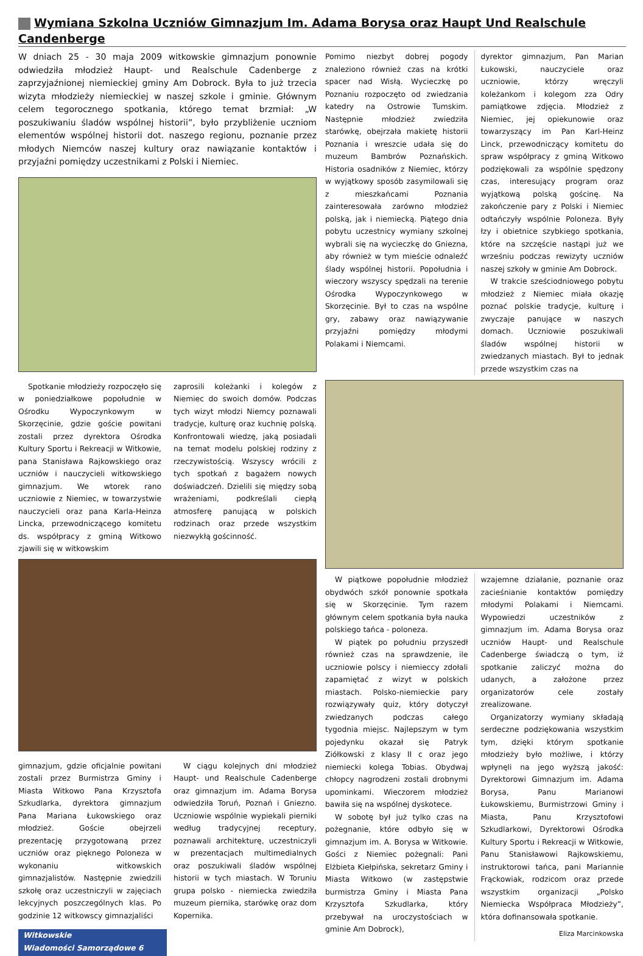Wymiana Szkolna Uczniów Gimnazjum Im. Adama Borysa oraz Haupt Und Realschule Candenberge
W dniach 25 - 30 maja 2009 witkowskie gimnazjum ponownie odwiedziła młodzież Haupt- und Realschule Cadenberge z zaprzyjaźnionej niemieckiej gminy Am Dobrock. Była to już trzecia wizyta młodzieży niemieckiej w naszej szkole i gminie. Głównym celem tegorocznego spotkania, którego temat brzmiał: „W poszukiwaniu śladów wspólnej historii”, było przybliżenie uczniom elementów wspólnej historii dot. naszego regionu, poznanie przez młodych Niemców naszej kultury oraz nawiązanie kontaktów i przyjaźni pomiędzy uczestnikami z Polski i Niemiec.
Spotkanie młodzieży rozpoczęło się w poniedziałkowe popołudnie w Ośrodku Wypoczynkowym w Skorzęcinie, gdzie goście powitani zostali przez dyrektora Ośrodka Kultury Sportu i Rekreacji w Witkowie, pana Stanisława Rajkowskiego oraz uczniów i nauczycieli witkowskiego gimnazjum. We wtorek rano uczniowie z Niemiec, w towarzystwie nauczycieli oraz pana Karla-Heinza Lincka, przewodniczącego komitetu ds. współpracy z gminą Witkowo zjawili się w witkowskim
zaprosili koleżanki i kolegów z Niemiec do swoich domów. Podczas tych wizyt młodzi Niemcy poznawali tradycje, kulturę oraz kuchnię polską. Konfrontowali wiedzę, jaką posiadali na temat modelu polskiej rodziny z rzeczywistością. Wszyscy wrócili z tych spotkań z bagażem nowych doświadczeń. Dzielili się między sobą wrażeniami, podkreślali ciepłą atmosferę panującą w polskich rodzinach oraz przede wszystkim niezwykłą gościnność.
gimnazjum, gdzie oficjalnie powitani zostali przez Burmistrza Gminy i Miasta Witkowo Pana Krzysztofa Szkudlarka, dyrektora gimnazjum Pana Mariana Łukowskiego oraz młodzież. Goście obejrzeli prezentację przygotowaną przez uczniów oraz pięknego Poloneza w wykonaniu witkowskich gimnazjalistów. Następnie zwiedzili szkołę oraz uczestniczyli w zajęciach lekcyjnych poszczególnych klas. Po godzinie 12 witkowscy gimnazjaliści
W ciągu kolejnych dni młodzież Haupt- und Realschule Cadenberge oraz gimnazjum im. Adama Borysa odwiedziła Toruń, Poznań i Gniezno. Uczniowie wspólnie wypiekali pierniki według tradycyjnej receptury, poznawali architekturę, uczestniczyli w prezentacjach multimedialnych oraz poszukiwali śladów wspólnej historii w tych miastach. W Toruniu grupa polsko - niemiecka zwiedziła muzeum piernika, starówkę oraz dom Kopernika.
Witkowskie
Wiadomości Samorządowe 6
Pomimo niezbyt dobrej pogody znaleziono również czas na krótki spacer nad Wisłą. Wycieczkę po Poznaniu rozpoczęto od zwiedzania katedry na Ostrowie Tumskim. Następnie młodzież zwiedziła starówkę, obejrzała makietę historii Poznania i wreszcie udała się do muzeum Bambrów Poznańskich. Historia osadników z Niemiec, którzy w wyjątkowy sposób zasymilowali się z mieszkańcami Poznania zainteresowała zarówno młodzież polską, jak i niemiecką. Piątego dnia pobytu uczestnicy wymiany szkolnej wybrali się na wycieczkę do Gniezna, aby również w tym mieście odnaleźć ślady wspólnej historii. Popołudnia i wieczory wszyscy spędzali na terenie Ośrodka Wypoczynkowego w Skorzęcinie. Był to czas na wspólne gry, zabawy oraz nawiązywanie przyjaźni pomiędzy młodymi Polakami i Niemcami.
dyrektor gimnazjum, Pan Marian Łukowski, nauczyciele oraz uczniowie, którzy wręczyli koleżankom i kolegom zza Odry pamiątkowe zdjęcia. Młodzież z Niemiec, jej opiekunowie oraz towarzyszący im Pan Karl-Heinz Linck, przewodniczący komitetu do spraw współpracy z gminą Witkowo podziękowali za wspólnie spędzony czas, interesujący program oraz wyjątkową polską gościnę. Na zakończenie pary z Polski i Niemiec odtańczyły wspólnie Poloneza. Były łzy i obietnice szybkiego spotkania, które na szczęście nastąpi już we wrześniu podczas rewizyty uczniów naszej szkoły w gminie Am Dobrock.
W trakcie sześciodniowego pobytu młodzież z Niemiec miała okazję poznać polskie tradycje, kulturę i zwyczaje panujące w naszych domach. Uczniowie poszukiwali śladów wspólnej historii w zwiedzanych miastach. Był to jednak przede wszystkim czas na
W piątkowe popołudnie młodzież obydwóch szkół ponownie spotkała się w Skorzęcinie. Tym razem głównym celem spotkania była nauka polskiego tańca - poloneza.
W piątek po południu przyszedł również czas na sprawdzenie, ile uczniowie polscy i niemieccy zdołali zapamiętać z wizyt w polskich miastach. Polsko-niemieckie pary rozwiązywały quiz, który dotyczył zwiedzanych podczas całego tygodnia miejsc. Najlepszym w tym pojedynku okazał się Patryk Ziółkowski z klasy II c oraz jego niemiecki kolega Tobias. Obydwaj chłopcy nagrodzeni zostali drobnymi upominkami. Wieczorem młodzież bawiła się na wspólnej dyskotece.
W sobotę był już tylko czas na pożegnanie, które odbyło się w gimnazjum im. A. Borysa w Witkowie. Gości z Niemiec pożegnali: Pani Elżbieta Kiełpińska, sekretarz Gminy i Miasta Witkowo (w zastępstwie burmistrza Gminy i Miasta Pana Krzysztofa Szkudlarka, który przebywał na uroczystościach w gminie Am Dobrock),
wzajemne działanie, poznanie oraz zacieśnianie kontaktów pomiędzy młodymi Polakami i Niemcami. Wypowiedzi uczestników z gimnazjum im. Adama Borysa oraz uczniów Haupt- und Realschule Cadenberge świadczą o tym, iż spotkanie zaliczyć można do udanych, a założone przez organizatorów cele zostały zrealizowane.
Organizatorzy wymiany składają serdeczne podziękowania wszystkim tym, dzięki którym spotkanie młodzieży było możliwe, i którzy wpłynęli na jego wyższą jakość: Dyrektorowi Gimnazjum im. Adama Borysa, Panu Marianowi Łukowskiemu, Burmistrzowi Gminy i Miasta, Panu Krzysztofowi Szkudlarkowi, Dyrektorowi Ośrodka Kultury Sportu i Rekreacji w Witkowie, Panu Stanisławowi Rajkowskiemu, instruktorowi tańca, pani Mariannie Frąckowiak, rodzicom oraz przede wszystkim organizacji „Polsko Niemiecka Współpraca Młodzieży”, która dofinansowała spotkanie.
Eliza Marcinkowska